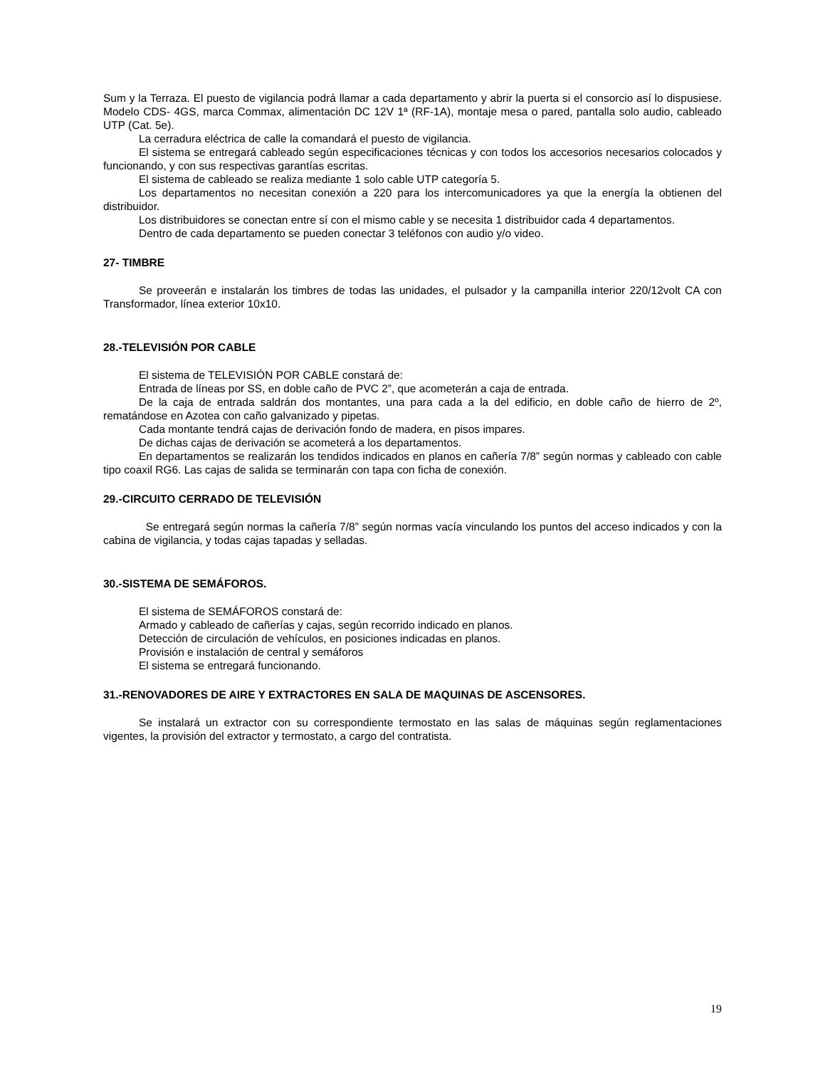Sum y la Terraza. El puesto de vigilancia podrá llamar a cada departamento y abrir la puerta si el consorcio así lo dispusiese. Modelo CDS- 4GS, marca Commax, alimentación DC 12V 1ª (RF-1A), montaje mesa o pared, pantalla solo audio, cableado UTP (Cat. 5e).
La cerradura eléctrica de calle la comandará el puesto de vigilancia.
El sistema se entregará cableado según especificaciones técnicas y con todos los accesorios necesarios colocados y funcionando, y con sus respectivas garantías escritas.
El sistema de cableado se realiza mediante 1 solo cable UTP categoría 5.
Los departamentos no necesitan conexión a 220 para los intercomunicadores ya que la energía la obtienen del distribuidor.
Los distribuidores se conectan entre sí con el mismo cable y se necesita 1 distribuidor cada 4 departamentos.
Dentro de cada departamento se pueden conectar 3 teléfonos con audio y/o video.
27- TIMBRE
Se proveerán e instalarán los timbres de todas las unidades, el pulsador y la campanilla interior 220/12volt CA con Transformador, línea exterior 10x10.
28.-TELEVISIÓN POR CABLE
El sistema de TELEVISIÓN POR CABLE constará de:
Entrada de líneas por SS, en doble caño de PVC 2”, que acometerán a caja de entrada.
De la caja de entrada saldrán dos montantes, una para cada a la del edificio, en doble caño de hierro de 2º, rematándose en Azotea con caño galvanizado y pipetas.
Cada montante tendrá cajas de derivación fondo de madera, en pisos impares.
De dichas cajas de derivación se acometerá a los departamentos.
En departamentos se realizarán los tendidos indicados en planos en cañería 7/8” según normas y cableado con cable tipo coaxil RG6. Las cajas de salida se terminarán con tapa con ficha de conexión.
29.-CIRCUITO CERRADO DE TELEVISIÓN
Se entregará según normas la cañería 7/8” según normas vacía vinculando los puntos del acceso indicados y con la cabina de vigilancia, y todas cajas tapadas y selladas.
30.-SISTEMA DE SEMÁFOROS.
El sistema de SEMÁFOROS constará de:
Armado y cableado de cañerías y cajas, según recorrido indicado en planos.
Detección de circulación de vehículos, en posiciones indicadas en planos.
Provisión e instalación de central y semáforos
El sistema se entregará funcionando.
31.-RENOVADORES DE AIRE Y EXTRACTORES EN SALA DE MAQUINAS DE ASCENSORES.
Se instalará un extractor con su correspondiente termostato en las salas de máquinas según reglamentaciones vigentes, la provisión del extractor y termostato, a cargo del contratista.
19